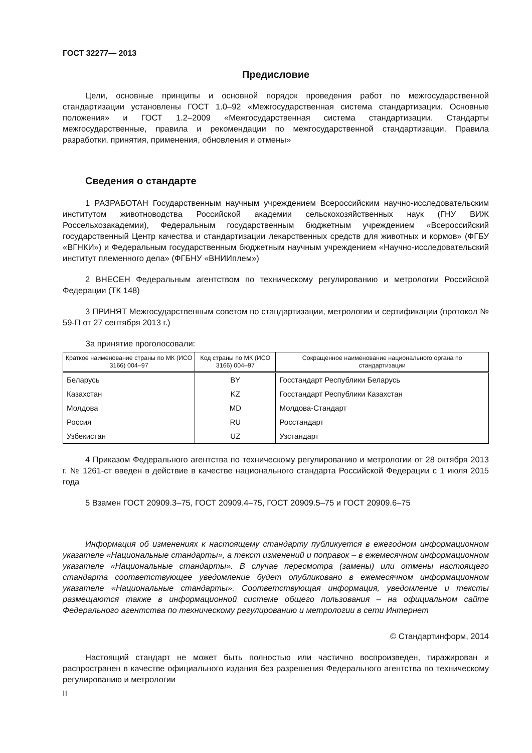ГОСТ 32277— 2013
Предисловие
Цели, основные принципы и основной порядок проведения работ по межгосударственной стандартизации установлены ГОСТ 1.0–92 «Межгосударственная система стандартизации. Основные положения» и ГОСТ 1.2–2009 «Межгосударственная система стандартизации. Стандарты межгосударственные, правила и рекомендации по межгосударственной стандартизации. Правила разработки, принятия, применения, обновления и отмены»
Сведения о стандарте
1 РАЗРАБОТАН Государственным научным учреждением Всероссийским научно-исследовательским институтом животноводства Российской академии сельскохозяйственных наук (ГНУ ВИЖ Россельхозакадемии), Федеральным государственным бюджетным учреждением «Всероссийский государственный Центр качества и стандартизации лекарственных средств для животных и кормов» (ФГБУ «ВГНКИ») и Федеральным государственным бюджетным научным учреждением «Научно-исследовательский институт племенного дела» (ФГБНУ «ВНИИплем»)
2 ВНЕСЕН Федеральным агентством по техническому регулированию и метрологии Российской Федерации (ТК 148)
3 ПРИНЯТ Межгосударственным советом по стандартизации, метрологии и сертификации (протокол № 59-П от 27 сентября 2013 г.)
За принятие проголосовали:
| Краткое наименование страны по МК (ИСО 3166) 004–97 | Код страны по МК (ИСО 3166) 004–97 | Сокращенное наименование национального органа по стандартизации |
| --- | --- | --- |
| Беларусь | BY | Госстандарт Республики Беларусь |
| Казахстан | KZ | Госстандарт Республики Казахстан |
| Молдова | MD | Молдова-Стандарт |
| Россия | RU | Росстандарт |
| Узбекистан | UZ | Узстандарт |
4 Приказом Федерального агентства по техническому регулированию и метрологии от 28 октября 2013 г. № 1261-ст введен в действие в качестве национального стандарта Российской Федерации с 1 июля 2015 года
5 Взамен ГОСТ 20909.3–75, ГОСТ 20909.4–75, ГОСТ 20909.5–75 и ГОСТ 20909.6–75
Информация об изменениях к настоящему стандарту публикуется в ежегодном информационном указателе «Национальные стандарты», а текст изменений и поправок – в ежемесячном информационном указателе «Национальные стандарты». В случае пересмотра (замены) или отмены настоящего стандарта соответствующее уведомление будет опубликовано в ежемесячном информационном указателе «Национальные стандарты». Соответствующая информация, уведомление и тексты размещаются также в информационной системе общего пользования – на официальном сайте Федерального агентства по техническому регулированию и метрологии в сети Интернет
© Стандартинформ, 2014
Настоящий стандарт не может быть полностью или частично воспроизведен, тиражирован и распространен в качестве официального издания без разрешения Федерального агентства по техническому регулированию и метрологии
II